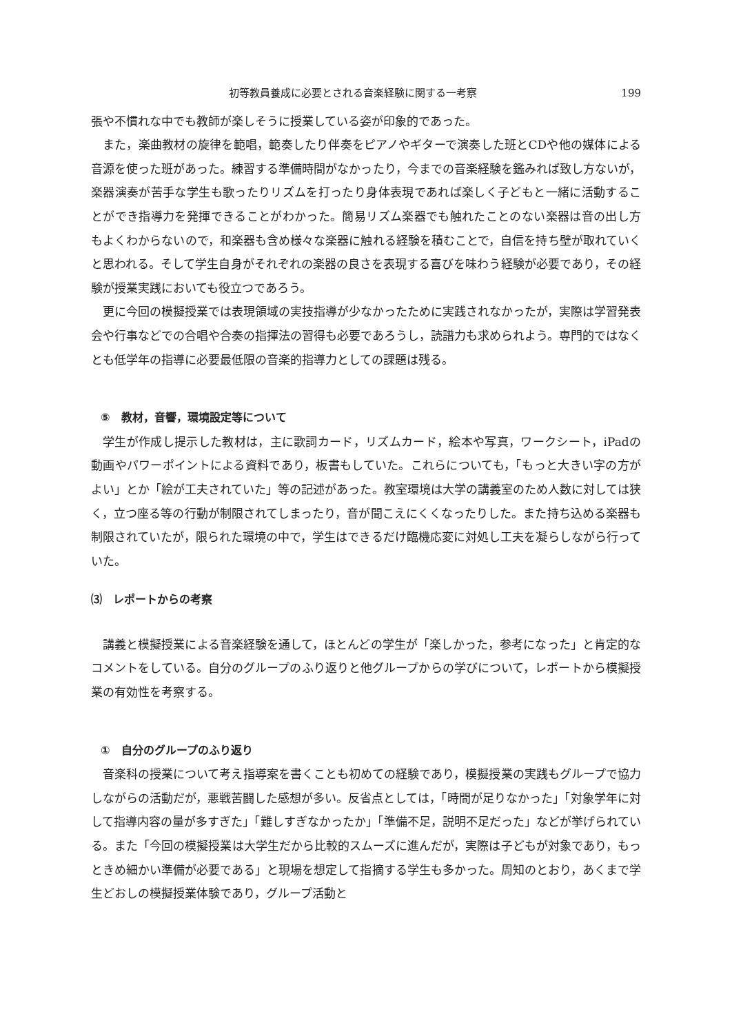初等教員養成に必要とされる音楽経験に関する一考察 199
張や不慣れな中でも教師が楽しそうに授業している姿が印象的であった。
また，楽曲教材の旋律を範唱，範奏したり伴奏をピアノやギターで演奏した班とCDや他の媒体による音源を使った班があった。練習する準備時間がなかったり，今までの音楽経験を鑑みれば致し方ないが，楽器演奏が苦手な学生も歌ったりリズムを打ったり身体表現であれば楽しく子どもと一緒に活動することができ指導力を発揮できることがわかった。簡易リズム楽器でも触れたことのない楽器は音の出し方もよくわからないので，和楽器も含め様々な楽器に触れる経験を積むことで，自信を持ち壁が取れていくと思われる。そして学生自身がそれぞれの楽器の良さを表現する喜びを味わう経験が必要であり，その経験が授業実践においても役立つであろう。
更に今回の模擬授業では表現領域の実技指導が少なかったために実践されなかったが，実際は学習発表会や行事などでの合唱や合奏の指揮法の習得も必要であろうし，読譜力も求められよう。専門的ではなくとも低学年の指導に必要最低限の音楽的指導力としての課題は残る。
⑤　教材，音響，環境設定等について
学生が作成し提示した教材は，主に歌詞カード，リズムカード，絵本や写真，ワークシート，iPadの動画やパワーポイントによる資料であり，板書もしていた。これらについても，「もっと大きい字の方がよい」とか「絵が工夫されていた」等の記述があった。教室環境は大学の講義室のため人数に対しては狭く，立つ座る等の行動が制限されてしまったり，音が聞こえにくくなったりした。また持ち込める楽器も制限されていたが，限られた環境の中で，学生はできるだけ臨機応変に対処し工夫を凝らしながら行っていた。
⑶　レポートからの考察
講義と模擬授業による音楽経験を通して，ほとんどの学生が「楽しかった，参考になった」と肯定的なコメントをしている。自分のグループのふり返りと他グループからの学びについて，レポートから模擬授業の有効性を考察する。
①　自分のグループのふり返り
音楽科の授業について考え指導案を書くことも初めての経験であり，模擬授業の実践もグループで協力しながらの活動だが，悪戦苦闘した感想が多い。反省点としては，「時間が足りなかった」「対象学年に対して指導内容の量が多すぎた」「難しすぎなかったか」「準備不足，説明不足だった」などが挙げられている。また「今回の模擬授業は大学生だから比較的スムーズに進んだが，実際は子どもが対象であり，もっときめ細かい準備が必要である」と現場を想定して指摘する学生も多かった。周知のとおり，あくまで学生どおしの模擬授業体験であり，グループ活動と